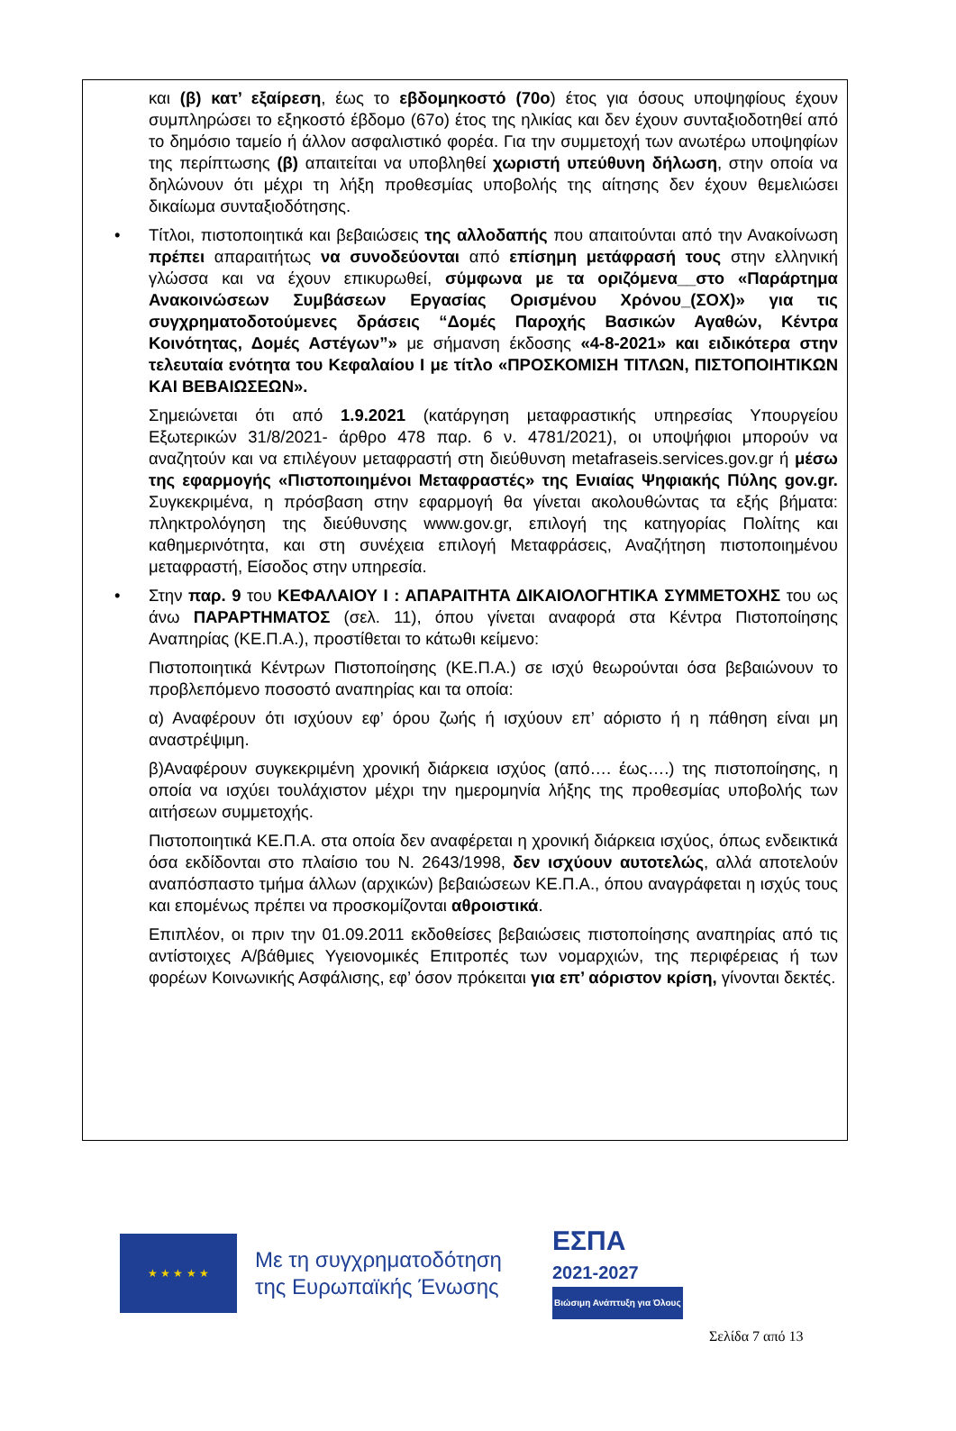και (β) κατ’ εξαίρεση, έως το εβδομηκοστό (70ο) έτος για όσους υποψηφίους έχουν συμπληρώσει το εξηκοστό έβδομο (67ο) έτος της ηλικίας και δεν έχουν συνταξιοδοτηθεί από το δημόσιο ταμείο ή άλλον ασφαλιστικό φορέα. Για την συμμετοχή των ανωτέρω υποψηφίων της περίπτωσης (β) απαιτείται να υποβληθεί χωριστή υπεύθυνη δήλωση, στην οποία να δηλώνουν ότι μέχρι τη λήξη προθεσμίας υποβολής της αίτησης δεν έχουν θεμελιώσει δικαίωμα συνταξιοδότησης.
• Τίτλοι, πιστοποιητικά και βεβαιώσεις της αλλοδαπής που απαιτούνται από την Ανακοίνωση πρέπει απαραιτήτως να συνοδεύονται από επίσημη μετάφρασή τους στην ελληνική γλώσσα και να έχουν επικυρωθεί, σύμφωνα με τα οριζόμενα__στο «Παράρτημα Ανακοινώσεων Συμβάσεων Εργασίας Ορισμένου Χρόνου_(ΣΟΧ)» για τις συγχρηματοδοτούμενες δράσεις “Δομές Παροχής Βασικών Αγαθών, Κέντρα Κοινότητας, Δομές Αστέγων”» με σήμανση έκδοσης «4-8-2021» και ειδικότερα στην τελευταία ενότητα του Κεφαλαίου Ι με τίτλο «ΠΡΟΣΚΟΜΙΣΗ ΤΙΤΛΩΝ, ΠΙΣΤΟΠΟΙΗΤΙΚΩΝ ΚΑΙ ΒΕΒΑΙΩΣΕΩΝ».
Σημειώνεται ότι από 1.9.2021 (κατάργηση μεταφραστικής υπηρεσίας Υπουργείου Εξωτερικών 31/8/2021- άρθρο 478 παρ. 6 ν. 4781/2021), οι υποψήφιοι μπορούν να αναζητούν και να επιλέγουν μεταφραστή στη διεύθυνση metafraseis.services.gov.gr ή μέσω της εφαρμογής «Πιστοποιημένοι Μεταφραστές» της Ενιαίας Ψηφιακής Πύλης gov.gr. Συγκεκριμένα, η πρόσβαση στην εφαρμογή θα γίνεται ακολουθώντας τα εξής βήματα: πληκτρολόγηση της διεύθυνσης www.gov.gr, επιλογή της κατηγορίας Πολίτης και καθημερινότητα, και στη συνέχεια επιλογή Μεταφράσεις, Αναζήτηση πιστοποιημένου μεταφραστή, Είσοδος στην υπηρεσία.
• Στην παρ. 9 του ΚΕΦΑΛΑΙΟΥ Ι : ΑΠΑΡΑΙΤΗΤΑ ΔΙΚΑΙΟΛΟΓΗΤΙΚΑ ΣΥΜΜΕΤΟΧΗΣ του ως άνω ΠΑΡΑΡΤΗΜΑΤΟΣ (σελ. 11), όπου γίνεται αναφορά στα Κέντρα Πιστοποίησης Αναπηρίας (ΚΕ.Π.Α.), προστίθεται το κάτωθι κείμενο:
Πιστοποιητικά Κέντρων Πιστοποίησης (ΚΕ.Π.Α.) σε ισχύ θεωρούνται όσα βεβαιώνουν το προβλεπόμενο ποσοστό αναπηρίας και τα οποία:
α) Αναφέρουν ότι ισχύουν εφ’ όρου ζωής ή ισχύουν επ’ αόριστο ή η πάθηση είναι μη αναστρέψιμη.
β)Αναφέρουν συγκεκριμένη χρονική διάρκεια ισχύος (από…. έως….) της πιστοποίησης, η οποία να ισχύει τουλάχιστον μέχρι την ημερομηνία λήξης της προθεσμίας υποβολής των αιτήσεων συμμετοχής.
Πιστοποιητικά ΚΕ.Π.Α. στα οποία δεν αναφέρεται η χρονική διάρκεια ισχύος, όπως ενδεικτικά όσα εκδίδονται στο πλαίσιο του Ν. 2643/1998, δεν ισχύουν αυτοτελώς, αλλά αποτελούν αναπόσπαστο τμήμα άλλων (αρχικών) βεβαιώσεων ΚΕ.Π.Α., όπου αναγράφεται η ισχύς τους και επομένως πρέπει να προσκομίζονται αθροιστικά.
Επιπλέον, οι πριν την 01.09.2011 εκδοθείσες βεβαιώσεις πιστοποίησης αναπηρίας από τις αντίστοιχες Α/βάθμιες Υγειονομικές Επιτροπές των νομαρχιών, της περιφέρειας ή των φορέων Κοινωνικής Ασφάλισης, εφ’ όσον πρόκειται για επ’ αόριστον κρίση, γίνονται δεκτές.
★ ★ ★ ★ ★
Με τη συγχρηματοδότηση της Ευρωπαϊκής Ένωσης
ΕΣΠΑ
2021-2027
Βιώσιμη Ανάπτυξη για Όλους
Σελίδα 7 από 13